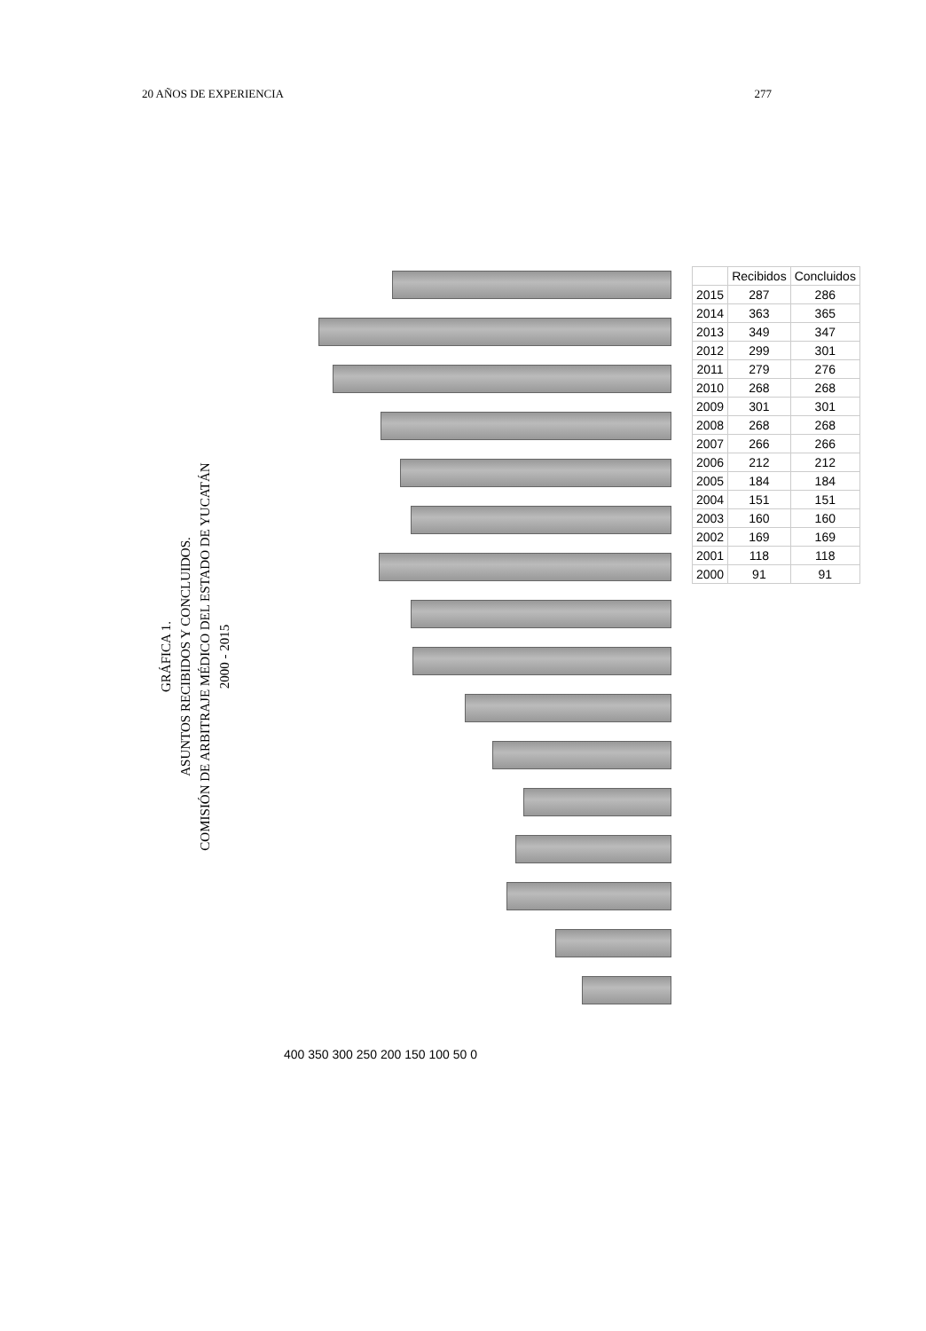20 AÑOS DE EXPERIENCIA 277
GRÁFICA 1.
ASUNTOS RECIBIDOS Y CONCLUIDOS.
COMISIÓN DE ARBITRAJE MÉDICO DEL ESTADO DE YUCATÁN
2000 - 2015
| | Recibidos | Concluidos |
| --- | --- | --- |
| 2015 | 287 | 286 |
| 2014 | 363 | 365 |
| 2013 | 349 | 347 |
| 2012 | 299 | 301 |
| 2011 | 279 | 276 |
| 2010 | 268 | 268 |
| 2009 | 301 | 301 |
| 2008 | 268 | 268 |
| 2007 | 266 | 266 |
| 2006 | 212 | 212 |
| 2005 | 184 | 184 |
| 2004 | 151 | 151 |
| 2003 | 160 | 160 |
| 2002 | 169 | 169 |
| 2001 | 118 | 118 |
| 2000 | 91 | 91 |
400 350 300 250 200 150 100 50 0